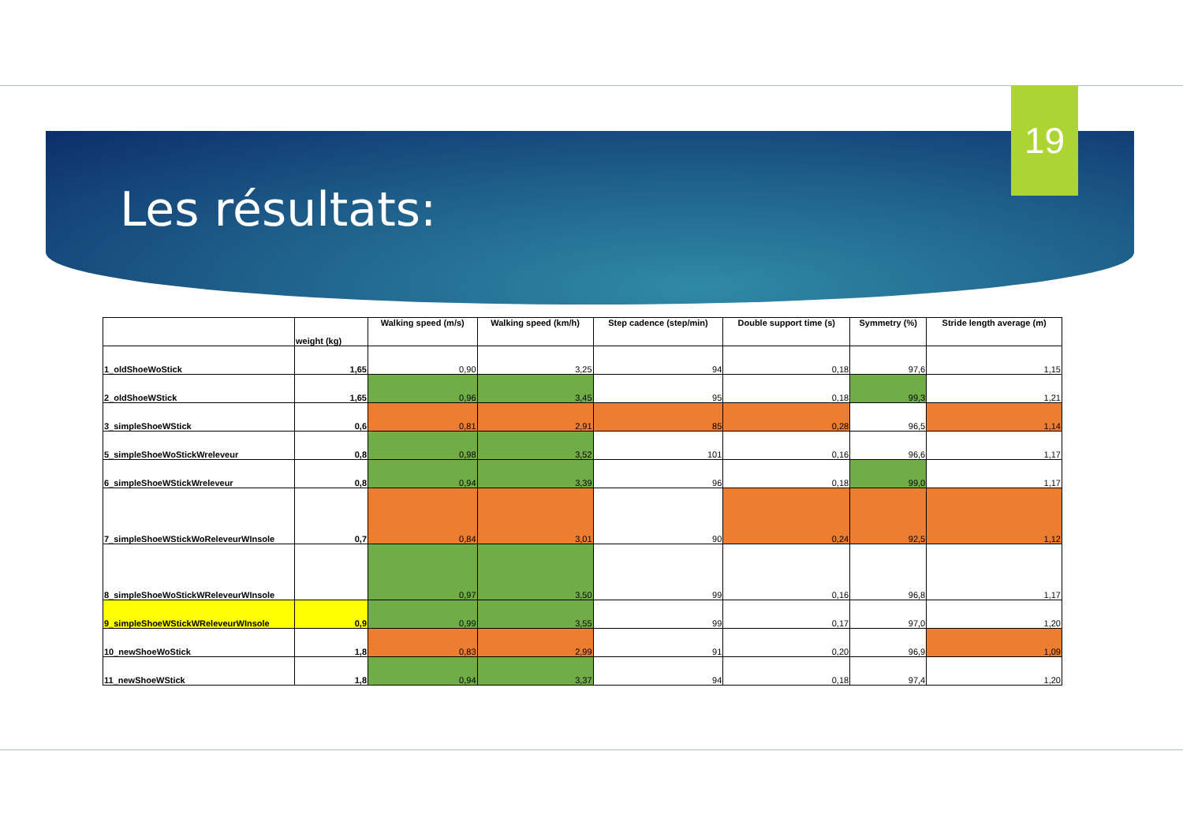19
Les résultats:
| | weight (kg) | Walking speed (m/s) | Walking speed (km/h) | Step cadence (step/min) | Double support time (s) | Symmetry (%) | Stride length average (m) |
| --- | --- | --- | --- | --- | --- | --- | --- |
| 1_oldShoeWoStick | 1,65 | 0,90 | 3,25 | 94 | 0,18 | 97,6 | 1,15 |
| 2_oldShoeWStick | 1,65 | 0,96 | 3,45 | 95 | 0,18 | 99,3 | 1,21 |
| 3_simpleShoeWStick | 0,6 | 0,81 | 2,91 | 85 | 0,28 | 96,5 | 1,14 |
| 5_simpleShoeWoStickWreleveur | 0,8 | 0,98 | 3,52 | 101 | 0,16 | 96,6 | 1,17 |
| 6_simpleShoeWStickWreleveur | 0,8 | 0,94 | 3,39 | 96 | 0,18 | 99,0 | 1,17 |
| 7_simpleShoeWStickWoReleveurWInsole | 0,7 | 0,84 | 3,01 | 90 | 0,24 | 92,5 | 1,12 |
| 8_simpleShoeWoStickWReleveurWInsole | | 0,97 | 3,50 | 99 | 0,16 | 96,8 | 1,17 |
| 9_simpleShoeWStickWReleveurWInsole | 0,9 | 0,99 | 3,55 | 99 | 0,17 | 97,0 | 1,20 |
| 10_newShoeWoStick | 1,8 | 0,83 | 2,99 | 91 | 0,20 | 96,9 | 1,09 |
| 11_newShoeWStick | 1,8 | 0,94 | 3,37 | 94 | 0,18 | 97,4 | 1,20 |